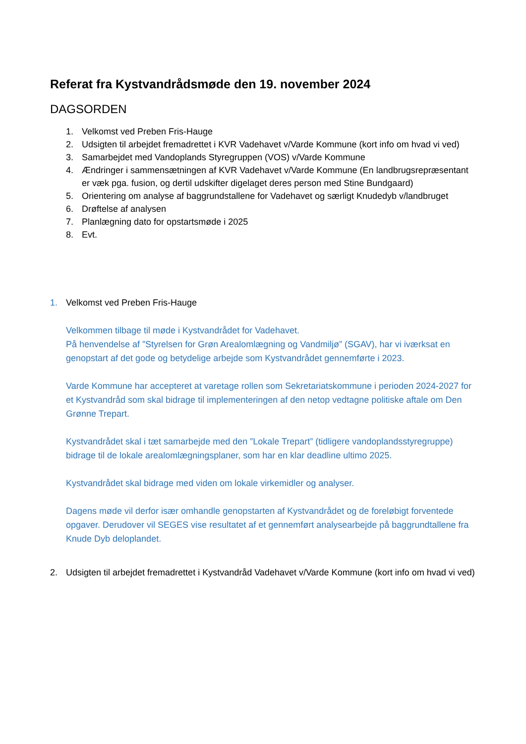Referat fra Kystvandrådsmøde den 19. november 2024
DAGSORDEN
1. Velkomst ved Preben Fris-Hauge
2. Udsigten til arbejdet fremadrettet i KVR Vadehavet v/Varde Kommune (kort info om hvad vi ved)
3. Samarbejdet med Vandoplands Styregruppen (VOS) v/Varde Kommune
4. Ændringer i sammensætningen af KVR Vadehavet v/Varde Kommune (En landbrugsrepræsentant er væk pga. fusion, og dertil udskifter digelaget deres person med Stine Bundgaard)
5. Orientering om analyse af baggrundstallene for Vadehavet og særligt Knudedyb v/landbruget
6. Drøftelse af analysen
7. Planlægning dato for opstartsmøde i 2025
8. Evt.
1. Velkomst ved Preben Fris-Hauge
Velkommen tilbage til møde i Kystvandrådet for Vadehavet.
På henvendelse af ”Styrelsen for Grøn Arealomlægning og Vandmiljø” (SGAV), har vi iværksat en genopstart af det gode og betydelige arbejde som Kystvandrådet gennemførte i 2023.
Varde Kommune har accepteret at varetage rollen som Sekretariatskommune i perioden 2024-2027 for et Kystvandråd som skal bidrage til implementeringen af den netop vedtagne politiske aftale om Den Grønne Trepart.
Kystvandrådet skal i tæt samarbejde med den ”Lokale Trepart” (tidligere vandoplandsstyregruppe) bidrage til de lokale arealomlægningsplaner, som har en klar deadline ultimo 2025.
Kystvandrådet skal bidrage med viden om lokale virkemidler og analyser.
Dagens møde vil derfor især omhandle genopstarten af Kystvandrådet og de foreløbigt forventede opgaver. Derudover vil SEGES vise resultatet af et gennemført analysearbejde på baggrundtallene fra Knude Dyb deloplandet.
2. Udsigten til arbejdet fremadrettet i Kystvandråd Vadehavet v/Varde Kommune (kort info om hvad vi ved)